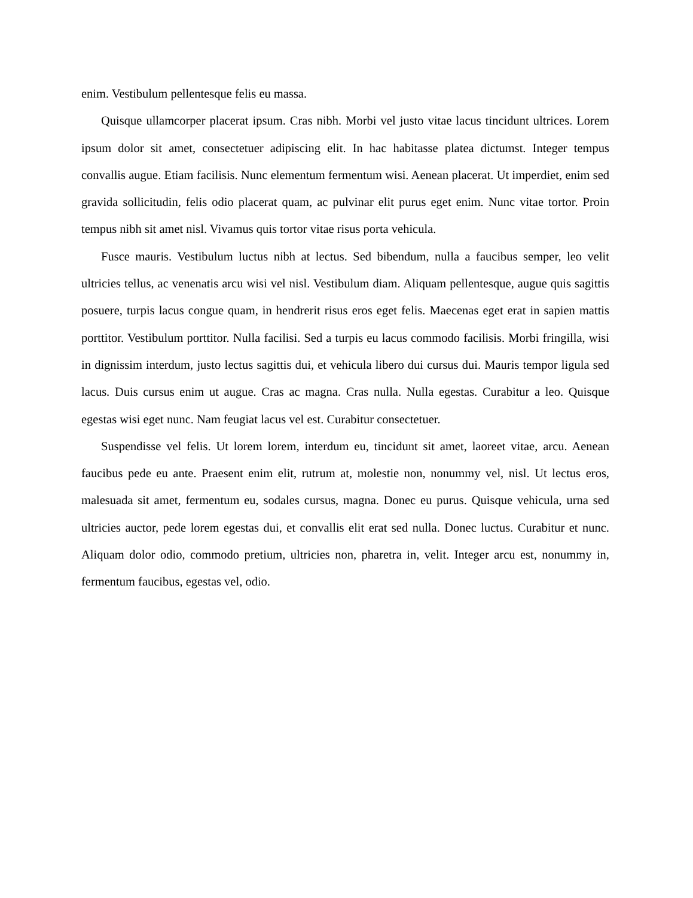enim. Vestibulum pellentesque felis eu massa.
Quisque ullamcorper placerat ipsum. Cras nibh. Morbi vel justo vitae lacus tincidunt ultrices. Lorem ipsum dolor sit amet, consectetuer adipiscing elit. In hac habitasse platea dictumst. Integer tempus convallis augue. Etiam facilisis. Nunc elementum fermentum wisi. Aenean placerat. Ut imperdiet, enim sed gravida sollicitudin, felis odio placerat quam, ac pulvinar elit purus eget enim. Nunc vitae tortor. Proin tempus nibh sit amet nisl. Vivamus quis tortor vitae risus porta vehicula.
Fusce mauris. Vestibulum luctus nibh at lectus. Sed bibendum, nulla a faucibus semper, leo velit ultricies tellus, ac venenatis arcu wisi vel nisl. Vestibulum diam. Aliquam pellentesque, augue quis sagittis posuere, turpis lacus congue quam, in hendrerit risus eros eget felis. Maecenas eget erat in sapien mattis porttitor. Vestibulum porttitor. Nulla facilisi. Sed a turpis eu lacus commodo facilisis. Morbi fringilla, wisi in dignissim interdum, justo lectus sagittis dui, et vehicula libero dui cursus dui. Mauris tempor ligula sed lacus. Duis cursus enim ut augue. Cras ac magna. Cras nulla. Nulla egestas. Curabitur a leo. Quisque egestas wisi eget nunc. Nam feugiat lacus vel est. Curabitur consectetuer.
Suspendisse vel felis. Ut lorem lorem, interdum eu, tincidunt sit amet, laoreet vitae, arcu. Aenean faucibus pede eu ante. Praesent enim elit, rutrum at, molestie non, nonummy vel, nisl. Ut lectus eros, malesuada sit amet, fermentum eu, sodales cursus, magna. Donec eu purus. Quisque vehicula, urna sed ultricies auctor, pede lorem egestas dui, et convallis elit erat sed nulla. Donec luctus. Curabitur et nunc. Aliquam dolor odio, commodo pretium, ultricies non, pharetra in, velit. Integer arcu est, nonummy in, fermentum faucibus, egestas vel, odio.